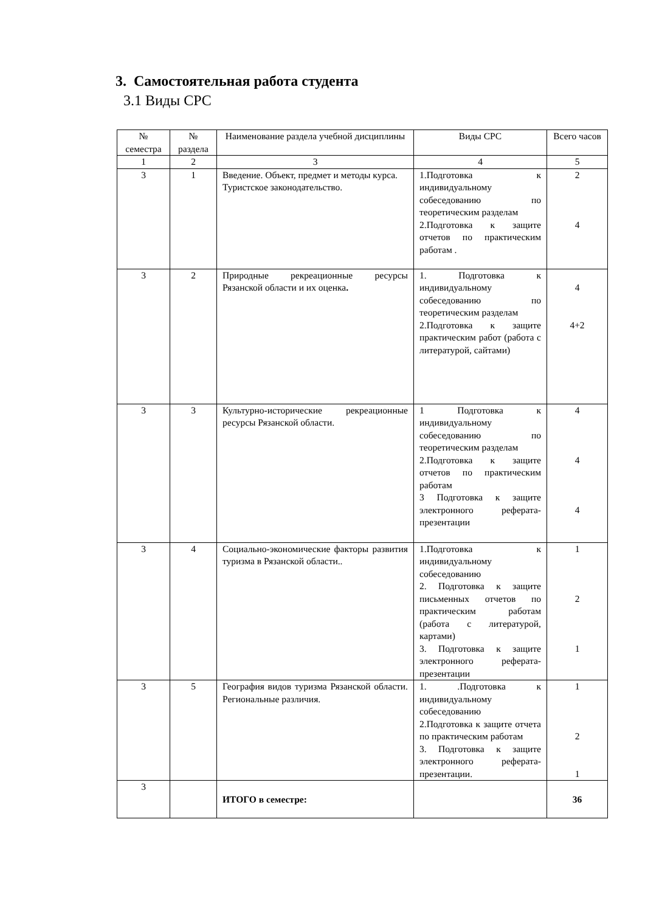3. Самостоятельная работа студента
3.1 Виды СРС
| № семестра | № раздела | Наименование раздела учебной дисциплины | Виды СРС | Всего часов |
| --- | --- | --- | --- | --- |
| 1 | 2 | 3 | 4 | 5 |
| 3 | 1 | Введение. Объект, предмет и методы курса. Туристское законодательство. | 1.Подготовка к индивидуальному собеседованию по теоретическим разделам 2.Подготовка к защите отчетов по практическим работам . | 2 4 |
| 3 | 2 | Природные рекреационные ресурсы Рязанской области и их оценка . | 1. Подготовка к индивидуальному собеседованию по теоретическим разделам 2.Подготовка к защите практическим работ (работа с литературой, сайтами) | 4 4+2 |
| 3 | 3 | Культурно-исторические рекреационные ресурсы Рязанской области. | 1 Подготовка к индивидуальному собеседованию по теоретическим разделам 2.Подготовка к защите отчетов по практическим работам 3 Подготовка к защите электронного реферата-презентации | 4 4 4 |
| 3 | 4 | Социально-экономические факторы развития туризма в Рязанской области.. | 1.Подготовка к индивидуальному собеседованию 2. Подготовка к защите письменных отчетов по практическим работам (работа с литературой, картами) 3. Подготовка к защите электронного реферата-презентации | 1 2 1 |
| 3 | 5 | География видов туризма Рязанской области. Региональные различия. | 1. .Подготовка к индивидуальному собеседованию 2.Подготовка к защите отчета по практическим работам 3. Подготовка к защите электронного реферата-презентации. | 1 2 1 |
| 3 | | ИТОГО в семестре: | | 36 |